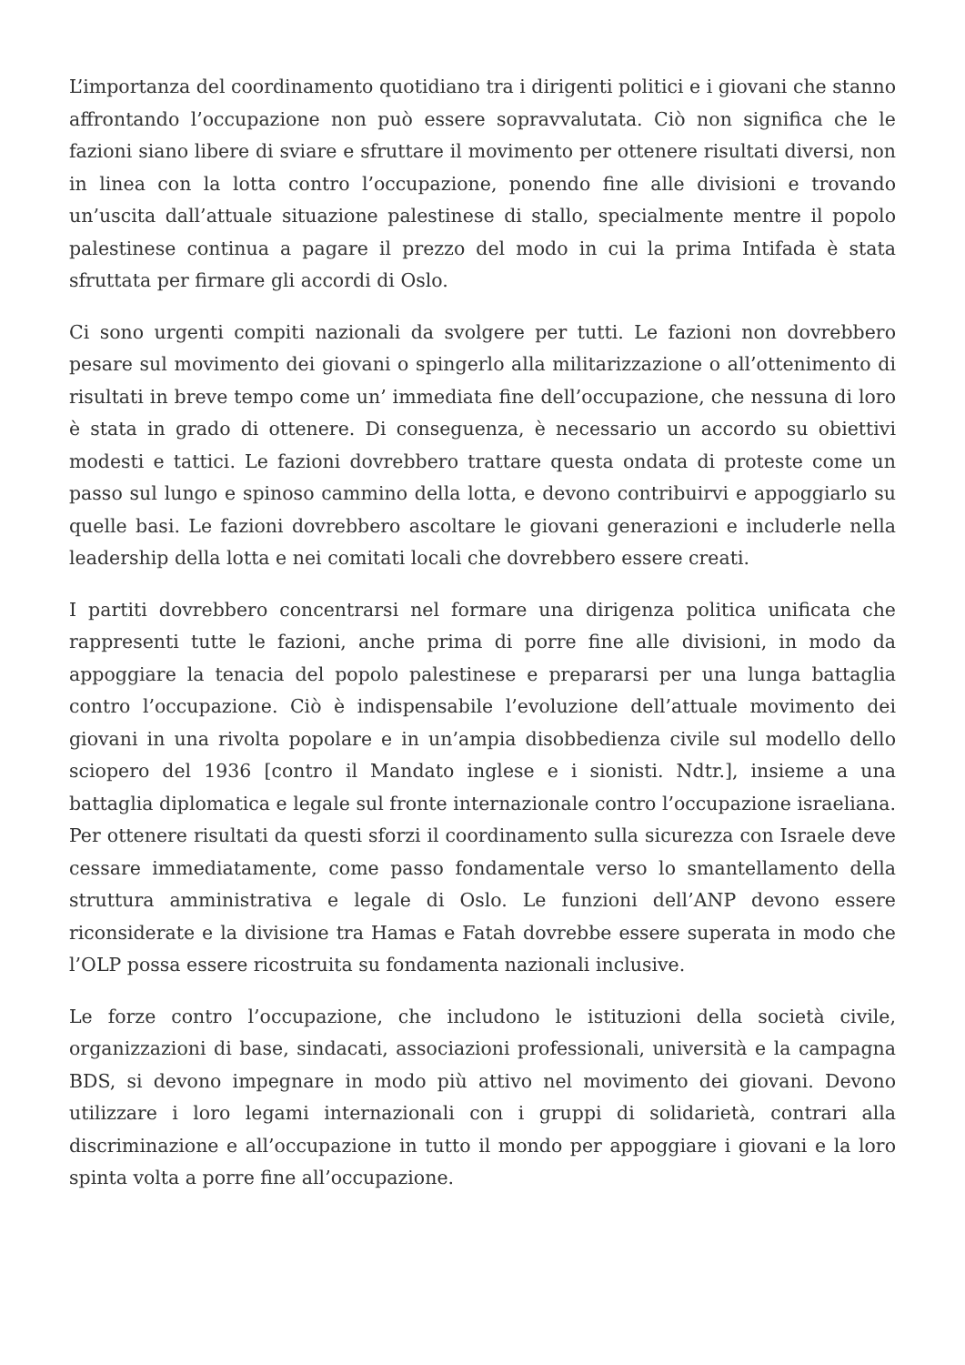L’importanza del coordinamento quotidiano tra i dirigenti politici e i giovani che stanno affrontando l’occupazione non può essere sopravvalutata. Ciò non significa che le fazioni siano libere di sviare e sfruttare il movimento per ottenere risultati diversi, non in linea con la lotta contro l’occupazione, ponendo fine alle divisioni e trovando un’uscita dall’attuale situazione palestinese di stallo, specialmente mentre il popolo palestinese continua a pagare il prezzo del modo in cui la prima Intifada è stata sfruttata per firmare gli accordi di Oslo.
Ci sono urgenti compiti nazionali da svolgere per tutti. Le fazioni non dovrebbero pesare sul movimento dei giovani o spingerlo alla militarizzazione o all’ottenimento di risultati in breve tempo come un’ immediata fine dell’occupazione, che nessuna di loro è stata in grado di ottenere. Di conseguenza, è necessario un accordo su obiettivi modesti e tattici. Le fazioni dovrebbero trattare questa ondata di proteste come un passo sul lungo e spinoso cammino della lotta, e devono contribuirvi e appoggiarlo su quelle basi. Le fazioni dovrebbero ascoltare le giovani generazioni e includerle nella leadership della lotta e nei comitati locali che dovrebbero essere creati.
I partiti dovrebbero concentrarsi nel formare una dirigenza politica unificata che rappresenti tutte le fazioni, anche prima di porre fine alle divisioni, in modo da appoggiare la tenacia del popolo palestinese e prepararsi per una lunga battaglia contro l’occupazione. Ciò è indispensabile l’evoluzione dell’attuale movimento dei giovani in una rivolta popolare e in un’ampia disobbedienza civile sul modello dello sciopero del 1936 [contro il Mandato inglese e i sionisti. Ndtr.], insieme a una battaglia diplomatica e legale sul fronte internazionale contro l’occupazione israeliana. Per ottenere risultati da questi sforzi il coordinamento sulla sicurezza con Israele deve cessare immediatamente, come passo fondamentale verso lo smantellamento della struttura amministrativa e legale di Oslo. Le funzioni dell’ANP devono essere riconsiderate e la divisione tra Hamas e Fatah dovrebbe essere superata in modo che l’OLP possa essere ricostruita su fondamenta nazionali inclusive.
Le forze contro l’occupazione, che includono le istituzioni della società civile, organizzazioni di base, sindacati, associazioni professionali, università e la campagna BDS, si devono impegnare in modo più attivo nel movimento dei giovani. Devono utilizzare i loro legami internazionali con i gruppi di solidarietà, contrari alla discriminazione e all’occupazione in tutto il mondo per appoggiare i giovani e la loro spinta volta a porre fine all’occupazione.